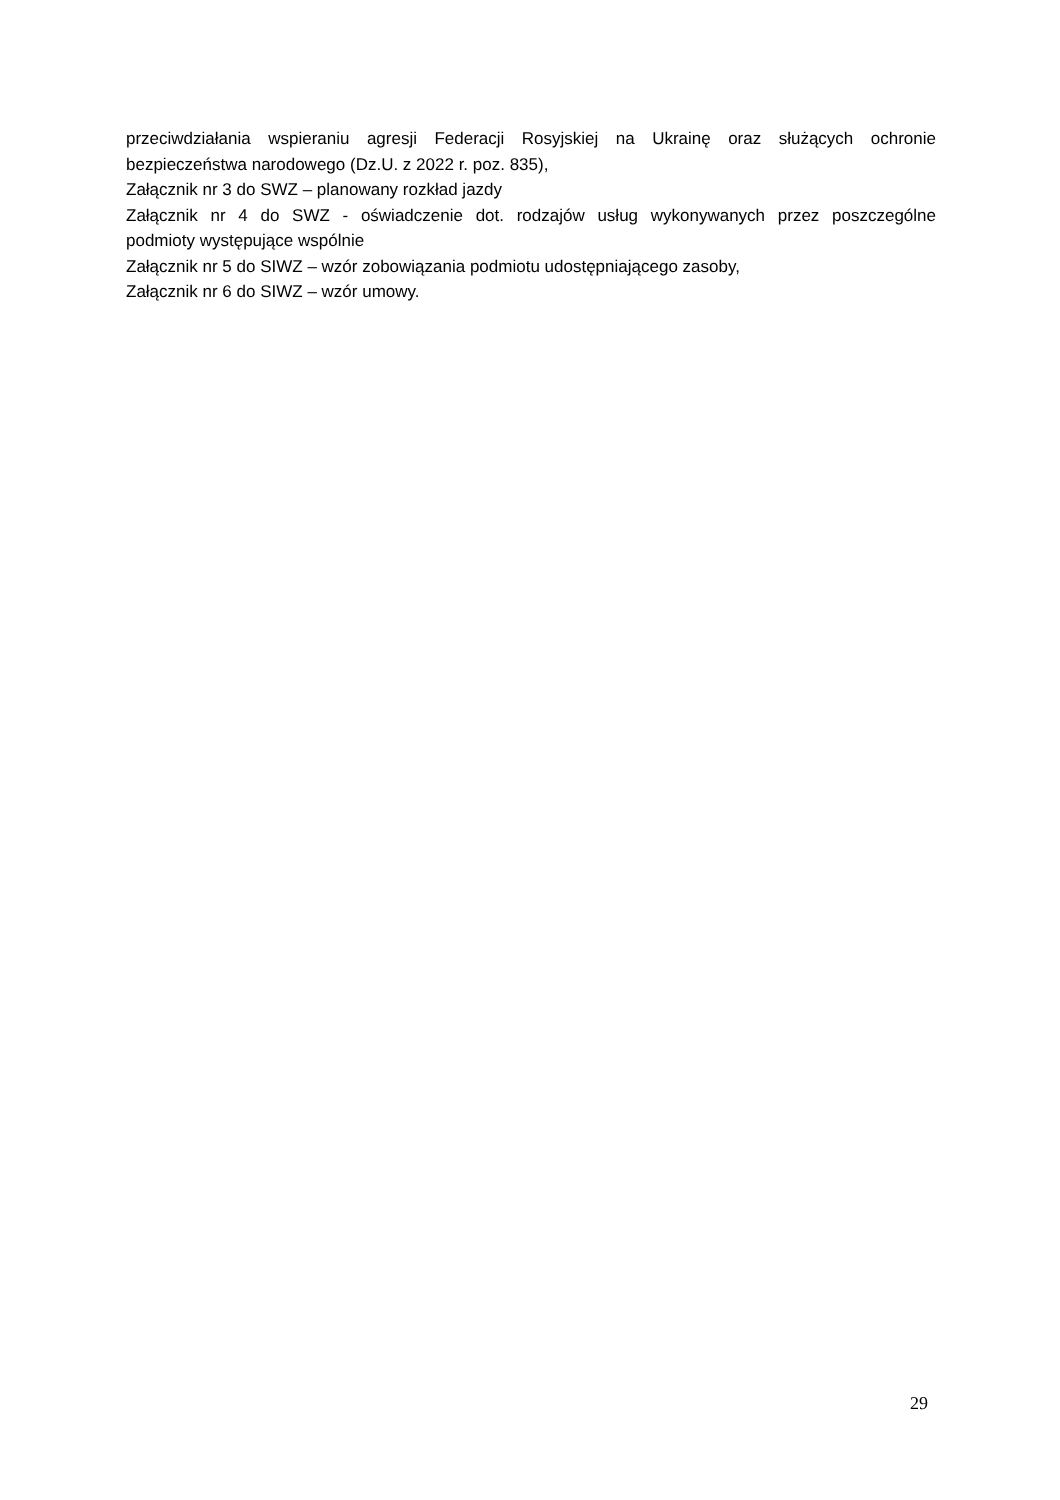przeciwdziałania wspieraniu agresji Federacji Rosyjskiej na Ukrainę oraz służących ochronie
bezpieczeństwa narodowego (Dz.U. z 2022 r. poz. 835),
Załącznik nr 3 do SWZ – planowany rozkład jazdy
Załącznik nr 4 do SWZ - oświadczenie dot. rodzajów usług wykonywanych przez poszczególne
podmioty występujące wspólnie
Załącznik nr 5 do SIWZ – wzór zobowiązania podmiotu udostępniającego zasoby,
Załącznik nr 6 do SIWZ – wzór umowy.
29